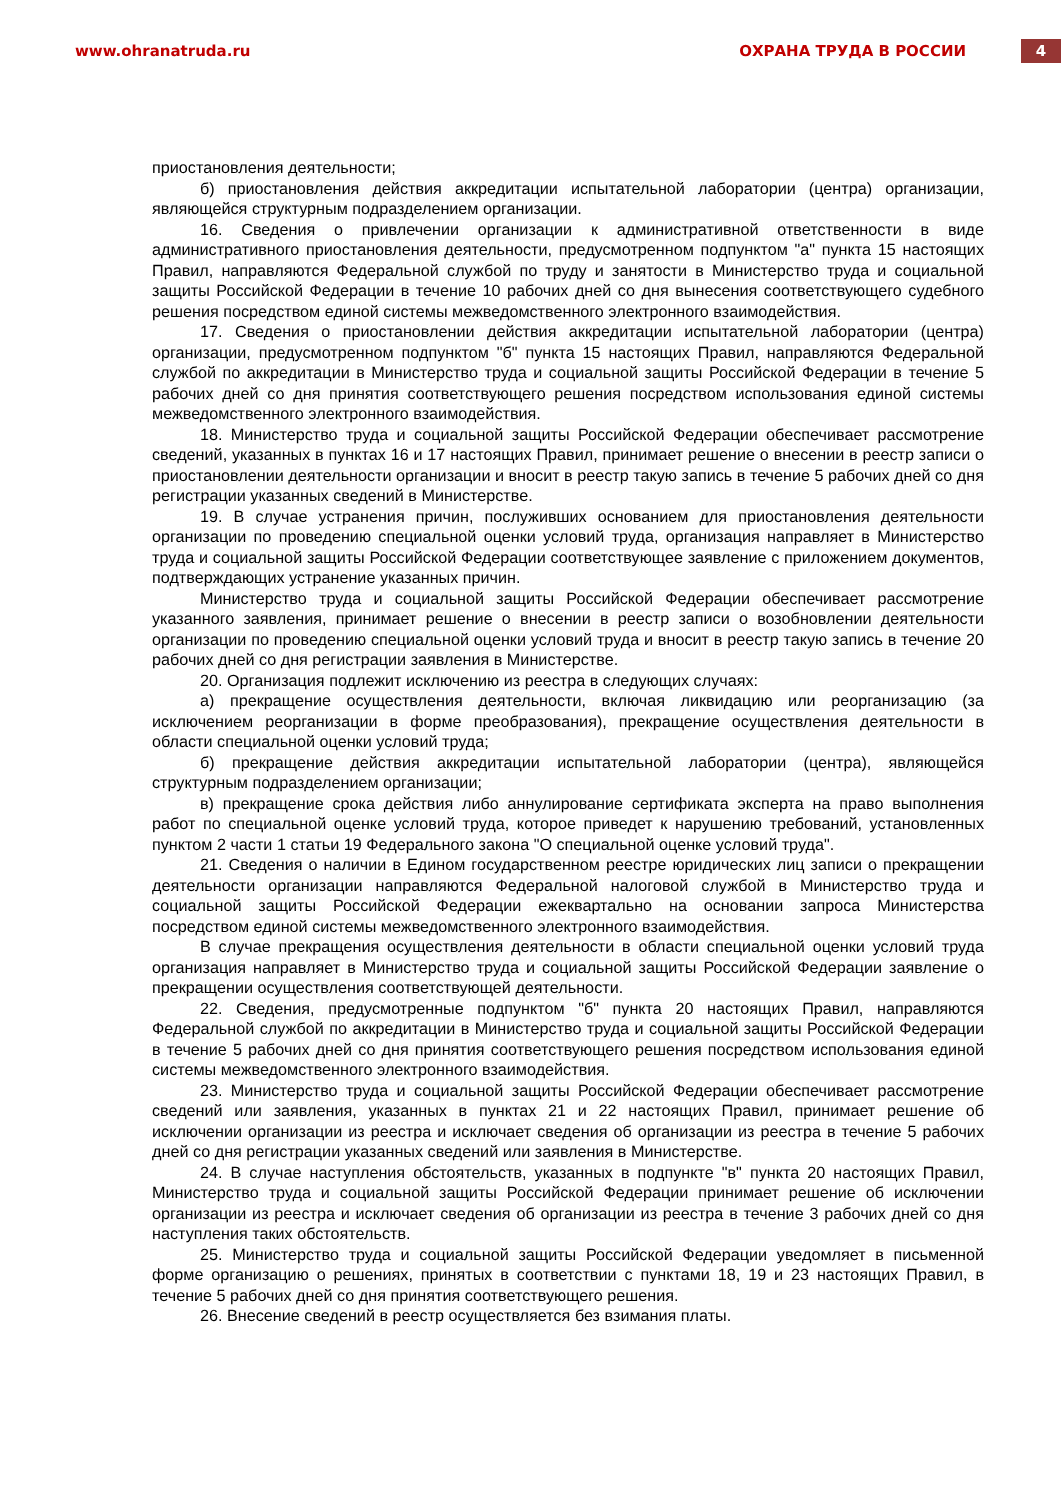www.ohranatruda.ru ОХРАНА ТРУДА В РОССИИ 4
приостановления деятельности;
б) приостановления действия аккредитации испытательной лаборатории (центра) организации, являющейся структурным подразделением организации.
16. Сведения о привлечении организации к административной ответственности в виде административного приостановления деятельности, предусмотренном подпунктом "а" пункта 15 настоящих Правил, направляются Федеральной службой по труду и занятости в Министерство труда и социальной защиты Российской Федерации в течение 10 рабочих дней со дня вынесения соответствующего судебного решения посредством единой системы межведомственного электронного взаимодействия.
17. Сведения о приостановлении действия аккредитации испытательной лаборатории (центра) организации, предусмотренном подпунктом "б" пункта 15 настоящих Правил, направляются Федеральной службой по аккредитации в Министерство труда и социальной защиты Российской Федерации в течение 5 рабочих дней со дня принятия соответствующего решения посредством использования единой системы межведомственного электронного взаимодействия.
18. Министерство труда и социальной защиты Российской Федерации обеспечивает рассмотрение сведений, указанных в пунктах 16 и 17 настоящих Правил, принимает решение о внесении в реестр записи о приостановлении деятельности организации и вносит в реестр такую запись в течение 5 рабочих дней со дня регистрации указанных сведений в Министерстве.
19. В случае устранения причин, послуживших основанием для приостановления деятельности организации по проведению специальной оценки условий труда, организация направляет в Министерство труда и социальной защиты Российской Федерации соответствующее заявление с приложением документов, подтверждающих устранение указанных причин.
Министерство труда и социальной защиты Российской Федерации обеспечивает рассмотрение указанного заявления, принимает решение о внесении в реестр записи о возобновлении деятельности организации по проведению специальной оценки условий труда и вносит в реестр такую запись в течение 20 рабочих дней со дня регистрации заявления в Министерстве.
20. Организация подлежит исключению из реестра в следующих случаях:
а) прекращение осуществления деятельности, включая ликвидацию или реорганизацию (за исключением реорганизации в форме преобразования), прекращение осуществления деятельности в области специальной оценки условий труда;
б) прекращение действия аккредитации испытательной лаборатории (центра), являющейся структурным подразделением организации;
в) прекращение срока действия либо аннулирование сертификата эксперта на право выполнения работ по специальной оценке условий труда, которое приведет к нарушению требований, установленных пунктом 2 части 1 статьи 19 Федерального закона "О специальной оценке условий труда".
21. Сведения о наличии в Едином государственном реестре юридических лиц записи о прекращении деятельности организации направляются Федеральной налоговой службой в Министерство труда и социальной защиты Российской Федерации ежеквартально на основании запроса Министерства посредством единой системы межведомственного электронного взаимодействия.
В случае прекращения осуществления деятельности в области специальной оценки условий труда организация направляет в Министерство труда и социальной защиты Российской Федерации заявление о прекращении осуществления соответствующей деятельности.
22. Сведения, предусмотренные подпунктом "б" пункта 20 настоящих Правил, направляются Федеральной службой по аккредитации в Министерство труда и социальной защиты Российской Федерации в течение 5 рабочих дней со дня принятия соответствующего решения посредством использования единой системы межведомственного электронного взаимодействия.
23. Министерство труда и социальной защиты Российской Федерации обеспечивает рассмотрение сведений или заявления, указанных в пунктах 21 и 22 настоящих Правил, принимает решение об исключении организации из реестра и исключает сведения об организации из реестра в течение 5 рабочих дней со дня регистрации указанных сведений или заявления в Министерстве.
24. В случае наступления обстоятельств, указанных в подпункте "в" пункта 20 настоящих Правил, Министерство труда и социальной защиты Российской Федерации принимает решение об исключении организации из реестра и исключает сведения об организации из реестра в течение 3 рабочих дней со дня наступления таких обстоятельств.
25. Министерство труда и социальной защиты Российской Федерации уведомляет в письменной форме организацию о решениях, принятых в соответствии с пунктами 18, 19 и 23 настоящих Правил, в течение 5 рабочих дней со дня принятия соответствующего решения.
26. Внесение сведений в реестр осуществляется без взимания платы.